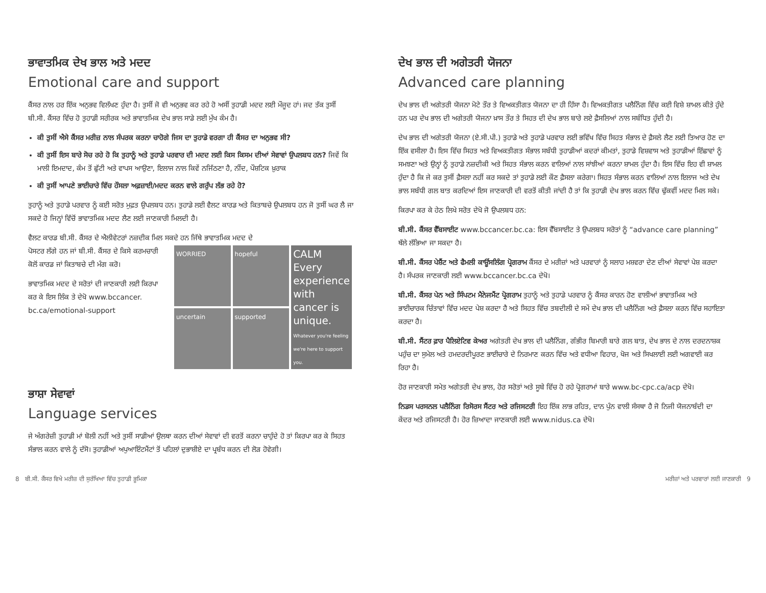ਭਾਵਾਤਮਿਕ ਦੇਖ ਭਾਲ ਅਤੇ ਮਦਦ
Emotional care and support
ਕੈਂਸਰ ਨਾਲ ਹਰ ਇੱਕ ਅਨੁਭਵ ਵਿਲੱਖਣ ਹੁੰਦਾ ਹੈ। ਤੁਸੀਂ ਜੋ ਵੀ ਅਨੁਭਵ ਕਰ ਰਹੇ ਹੋ ਅਸੀਂ ਤੁਹਾਡੀ ਮਦਦ ਲਈ ਮੌਜੂਦ ਹਾਂ। ਜਦ ਤੱਕ ਤੁਸੀਂ ਬੀ.ਸੀ. ਕੈਂਸਰ ਵਿੱਚ ਹੋ ਤੁਹਾਡੀ ਸਰੀਰਕ ਅਤੇ ਭਾਵਾਤਮਿਕ ਦੇਖ ਭਾਲ ਸਾਡੇ ਲਈ ਮੁੱਖ ਕੰਮ ਹੈ।
ਕੀ ਤੁਸੀਂ ਐਸੇ ਕੈਂਸਰ ਮਰੀਜ਼ ਨਾਲ ਸੰਪਰਕ ਕਰਨਾ ਚਾਹੋਗੇ ਜਿਸ ਦਾ ਤੁਹਾਡੇ ਵਰਗਾ ਹੀ ਕੈਂਸਰ ਦਾ ਅਨੁਭਵ ਸੀ?
ਕੀ ਤੁਸੀਂ ਇਸ ਬਾਰੇ ਸੋਚ ਰਹੇ ਹੋ ਕਿ ਤੁਹਾਨੂੰ ਅਤੇ ਤੁਹਾਡੇ ਪਰਵਾਰ ਦੀ ਮਦਦ ਲਈ ਕਿਸ ਕਿਸਮ ਦੀਆਂ ਸੇਵਾਵਾਂ ਉਪਲਬਧ ਹਨ? ਜਿਵੇਂ ਕਿ ਮਾਲੀ ਇਮਦਾਦ, ਕੰਮ ਤੋਂ ਛੁੱਟੀ ਅਤੇ ਵਾਪਸ ਆਉਣਾ, ਇਲਾਜ ਨਾਲ ਕਿਵੇਂ ਨਜਿੱਠਣਾ ਹੈ, ਨੀਂਦ, ਪੌਸ਼ਟਿਕ ਖ਼ੁਰਾਕ
ਕੀ ਤੁਸੀਂ ਆਪਣੇ ਭਾਈਚਾਰੇ ਵਿੱਚ ਹੌਸਲਾ ਅਫ਼ਜ਼ਾਈ/ਮਦਦ ਕਰਨ ਵਾਲੇ ਗਰੁੱਪ ਲੱਭ ਰਹੇ ਹੋ?
ਤੁਹਾਨੂੰ ਅਤੇ ਤੁਹਾਡੇ ਪਰਵਾਰ ਨੂੰ ਕਈ ਸਰੋਤ ਮੁਫ਼ਤ ਉਪਲਬਧ ਹਨ। ਤੁਹਾਡੇ ਲਈ ਵੈਲਟ ਕਾਰਡ ਅਤੇ ਕਿਤਾਬਚੇ ਉਪਲਬਧ ਹਨ ਜੋ ਤੁਸੀਂ ਘਰ ਲੈ ਜਾ ਸਕਦੇ ਹੋ ਜਿਨ੍ਹਾਂ ਵਿੱਚੋਂ ਭਾਵਾਤਮਿਕ ਮਦਦ ਲੈਣ ਲਈ ਜਾਣਕਾਰੀ ਮਿਲਦੀ ਹੈ।
ਵੈਲਟ ਕਾਰਡ ਬੀ.ਸੀ. ਕੈਂਸਰ ਦੇ ਐਲੀਵੇਟਰਾਂ ਨਜ਼ਦੀਕ ਮਿਲ ਸਕਦੇ ਹਨ ਜਿੱਥੇ ਭਾਵਾਤਮਿਕ ਮਦਦ ਦੇ
ਪੋਸਟਰ ਲੱਗੇ ਹਨ ਜਾਂ ਬੀ.ਸੀ. ਕੈਂਸਰ ਦੇ ਕਿਸੇ ਕਰਮਚਾਰੀ ਕੋਲੋਂ ਕਾਰਡ ਜਾਂ ਕਿਤਾਬਚੇ ਦੀ ਮੰਗ ਕਰੋ।
ਭਾਵਾਤਮਿਕ ਮਦਦ ਦੇ ਸਰੋਤਾਂ ਦੀ ਜਾਣਕਾਰੀ ਲਈ ਕਿਰਪਾ ਕਰ ਕੇ ਇਸ ਲਿੰਕ ਤੇ ਦੇਖੋ www.bccancer. bc.ca/emotional-support
WORRIED
hopeful
CALM
Every experience with cancer is unique.
Whatever you're feeling we're here to support you.
uncertain
supported
ਭਾਸ਼ਾ ਸੇਵਾਵਾਂ
Language services
ਜੇ ਅੰਗਰੇਜ਼ੀ ਤੁਹਾਡੀ ਮਾਂ ਬੋਲੀ ਨਹੀਂ ਅਤੇ ਤੁਸੀਂ ਸਾਡੀਆਂ ਉਲਥਾ ਕਰਨ ਦੀਆਂ ਸੇਵਾਵਾਂ ਦੀ ਵਰਤੋਂ ਕਰਨਾ ਚਾਹੁੰਦੇ ਹੋ ਤਾਂ ਕਿਰਪਾ ਕਰ ਕੇ ਸਿਹਤ ਸੰਭਾਲ ਕਰਨ ਵਾਲੇ ਨੂੰ ਦੱਸੋ। ਤੁਹਾਡੀਆਂ ਅਪੁਆਇੰਟਮੈਂਟਾਂ ਤੋਂ ਪਹਿਲਾਂ ਦੁਭਾਸ਼ੀਏ ਦਾ ਪ੍ਰਬੰਧ ਕਰਨ ਦੀ ਲੋੜ ਹੋਵੇਗੀ।
ਦੇਖ ਭਾਲ ਦੀ ਅਗੇਤਰੀ ਯੋਜਨਾ
Advanced care planning
ਦੇਖ ਭਾਲ ਦੀ ਅਗੇਤਰੀ ਯੋਜਨਾ ਮੋਟੇ ਤੌਰ ਤੇ ਵਿਅਕਤੀਗਤ ਯੋਜਨਾ ਦਾ ਹੀ ਹਿੱਸਾ ਹੈ। ਵਿਅਕਤੀਗਤ ਪਲੈਨਿੰਗ ਵਿੱਚ ਕਈ ਵਿਸ਼ੇ ਸ਼ਾਮਲ ਕੀਤੇ ਹੁੰਦੇ ਹਨ ਪਰ ਦੇਖ ਭਾਲ ਦੀ ਅਗੇਤਰੀ ਯੋਜਨਾ ਖ਼ਾਸ ਤੌਰ ਤੇ ਸਿਹਤ ਦੀ ਦੇਖ ਭਾਲ ਬਾਰੇ ਲਏ ਫ਼ੈਸਲਿਆਂ ਨਾਲ ਸਬੰਧਿਤ ਹੁੰਦੀ ਹੈ।
ਦੇਖ ਭਾਲ ਦੀ ਅਗੇਤਰੀ ਯੋਜਨਾ (ਏ.ਸੀ.ਪੀ.) ਤੁਹਾਡੇ ਅਤੇ ਤੁਹਾਡੇ ਪਰਵਾਰ ਲਈ ਭਵਿੱਖ ਵਿੱਚ ਸਿਹਤ ਸੰਭਾਲ ਦੇ ਫ਼ੈਸਲੇ ਲੈਣ ਲਈ ਤਿਆਰ ਹੋਣ ਦਾ ਇੱਕ ਵਸੀਲਾ ਹੈ। ਇਸ ਵਿੱਚ ਸਿਹਤ ਅਤੇ ਵਿਅਕਤੀਗਤ ਸੰਭਾਲ ਸਬੰਧੀ ਤੁਹਾਡੀਆਂ ਕਦਰਾਂ ਕੀਮਤਾਂ, ਤੁਹਾਡੇ ਵਿਸ਼ਵਾਸ ਅਤੇ ਤੁਹਾਡੀਆਂ ਇੱਛਾਵਾਂ ਨੂੰ ਸਮਝਣਾ ਅਤੇ ਉਨ੍ਹਾਂ ਨੂੰ ਤੁਹਾਡੇ ਨਜ਼ਦੀਕੀ ਅਤੇ ਸਿਹਤ ਸੰਭਾਲ ਕਰਨ ਵਾਲਿਆਂ ਨਾਲ ਸਾਂਝੀਆਂ ਕਰਨਾ ਸ਼ਾਮਲ ਹੁੰਦਾ ਹੈ। ਇਸ ਵਿੱਚ ਇਹ ਵੀ ਸ਼ਾਮਲ ਹੁੰਦਾ ਹੈ ਕਿ ਜੇ ਕਰ ਤੁਸੀਂ ਫ਼ੈਸਲਾ ਨਹੀਂ ਕਰ ਸਕਦੇ ਤਾਂ ਤੁਹਾਡੇ ਲਈ ਕੌਣ ਫ਼ੈਸਲਾ ਕਰੇਗਾ। ਸਿਹਤ ਸੰਭਾਲ ਕਰਨ ਵਾਲਿਆਂ ਨਾਲ ਇਲਾਜ ਅਤੇ ਦੇਖ ਭਾਲ ਸਬੰਧੀ ਗਲ ਬਾਤ ਕਰਦਿਆਂ ਇਸ ਜਾਣਕਾਰੀ ਦੀ ਵਰਤੋਂ ਕੀਤੀ ਜਾਂਦੀ ਹੈ ਤਾਂ ਕਿ ਤੁਹਾਡੀ ਦੇਖ ਭਾਲ ਕਰਨ ਵਿੱਚ ਢੁੱਕਵੀਂ ਮਦਦ ਮਿਲ ਸਕੇ।
ਕਿਰਪਾ ਕਰ ਕੇ ਹੇਠ ਲਿਖੇ ਸਰੋਤ ਦੇਖੋ ਜੋ ਉਪਲਬਧ ਹਨ:
ਬੀ.ਸੀ. ਕੈਂਸਰ ਵੈੱਬਸਾਈਟ www.bccancer.bc.ca: ਇਸ ਵੈੱਬਸਾਈਟ ਤੇ ਉਪਲਬਧ ਸਰੋਤਾਂ ਨੂੰ “advance care planning” ਥੱਲੇ ਲੱਭਿਆ ਜਾ ਸਕਦਾ ਹੈ।
ਬੀ.ਸੀ. ਕੈਂਸਰ ਪੇਸ਼ੈਂਟ ਅਤੇ ਫੈਮਲੀ ਕਾਊਂਸਲਿੰਗ ਪ੍ਰੋਗਰਾਮ ਕੈਂਸਰ ਦੇ ਮਰੀਜ਼ਾਂ ਅਤੇ ਪਰਵਾਰਾਂ ਨੂੰ ਸਲਾਹ ਮਸ਼ਵਰਾ ਦੇਣ ਦੀਆਂ ਸੇਵਾਵਾਂ ਪੇਸ਼ ਕਰਦਾ ਹੈ। ਸੰਪਰਕ ਜਾਣਕਾਰੀ ਲਈ www.bccancer.bc.ca ਦੇਖੋ।
ਬੀ.ਸੀ. ਕੈਂਸਰ ਪੇਨ ਅਤੇ ਸਿੰਪਟਮ ਮੈਨੇਜਮੈਂਟ ਪ੍ਰੋਗਰਾਮ ਤੁਹਾਨੂੰ ਅਤੇ ਤੁਹਾਡੇ ਪਰਵਾਰ ਨੂੰ ਕੈਂਸਰ ਕਾਰਨ ਹੋਣ ਵਾਲੀਆਂ ਭਾਵਾਤਮਿਕ ਅਤੇ ਭਾਈਚਾਰਕ ਚਿੰਤਾਵਾਂ ਵਿੱਚ ਮਦਦ ਪੇਸ਼ ਕਰਦਾ ਹੈ ਅਤੇ ਸਿਹਤ ਵਿੱਚ ਤਬਦੀਲੀ ਦੇ ਸਮੇਂ ਦੇਖ ਭਾਲ ਦੀ ਪਲੈਨਿੰਗ ਅਤੇ ਫ਼ੈਸਲਾ ਕਰਨ ਵਿੱਚ ਸਹਾਇਤਾ ਕਰਦਾ ਹੈ।
ਬੀ.ਸੀ. ਸੈਂਟਰ ਫ਼ਾਰ ਪੈਲਿਏਟਿਵ ਕੇਅਰ ਅਗੇਤਰੀ ਦੇਖ ਭਾਲ ਦੀ ਪਲੈਨਿੰਗ, ਗੰਭੀਰ ਬਿਮਾਰੀ ਬਾਰੇ ਗਲ ਬਾਤ, ਦੇਖ ਭਾਲ ਦੇ ਨਾਲ ਦਰਦਨਾਸ਼ਕ ਪਹੁੰਚ ਦਾ ਸੁਮੇਲ ਅਤੇ ਹਮਦਰਦੀਪੂਰਣ ਭਾਈਚਾਰੇ ਦੇ ਨਿਰਮਾਣ ਕਰਨ ਵਿੱਚ ਅਤੇ ਵਧੀਆ ਵਿਹਾਰ, ਖੋਜ ਅਤੇ ਸਿਖਲਾਈ ਲਈ ਅਗਵਾਈ ਕਰ ਰਿਹਾ ਹੈ।
ਹੋਰ ਜਾਣਕਾਰੀ ਸਮੇਤ ਅਗੇਤਰੀ ਦੇਖ ਭਾਲ, ਹੋਰ ਸਰੋਤਾਂ ਅਤੇ ਸੂਬੇ ਵਿੱਚ ਹੋ ਰਹੇ ਪ੍ਰੋਗਰਾਮਾਂ ਬਾਰੇ www.bc-cpc.ca/acp ਦੇਖੋ।
ਨਿਡਸ ਪਰਸਨਲ ਪਲੈਨਿੰਗ ਰਿਸੋਰਸ ਸੈਂਟਰ ਅਤੇ ਰਜਿਸਟਰੀ ਇਹ ਇੱਕ ਲਾਭ ਰਹਿਤ, ਦਾਨ ਪੁੰਨ ਵਾਲੀ ਸੰਸਥਾ ਹੈ ਜੋ ਨਿਜੀ ਯੋਜਨਾਬੰਦੀ ਦਾ ਕੇਂਦਰ ਅਤੇ ਰਜਿਸਟਰੀ ਹੈ। ਹੋਰ ਜ਼ਿਆਦਾ ਜਾਣਕਾਰੀ ਲਈ www.nidus.ca ਦੇਖੋ।
8 ਬੀ.ਸੀ. ਕੈਂਸਰ ਵਿਖੇ ਮਰੀਜ਼ ਦੀ ਸੁਰੱਖਿਆ ਵਿੱਚ ਤੁਹਾਡੀ ਭੂਮਿਕਾ ਮਰੀਜ਼ਾਂ ਅਤੇ ਪਰਵਾਰਾਂ ਲਈ ਜਾਣਕਾਰੀ 9